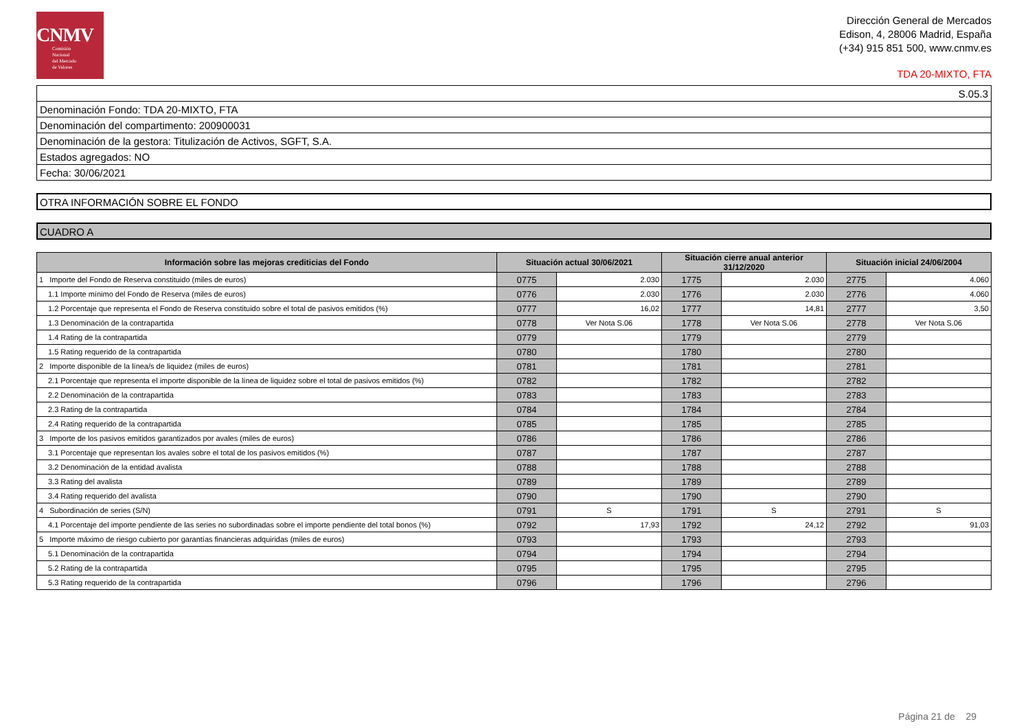CNMV
Comisión
Nacional
del Mercado
de Valores
Dirección General de Mercados
Edison, 4, 28006 Madrid, España
(+34) 915 851 500, www.cnmv.es
TDA 20-MIXTO, FTA
S.05.3
Denominación Fondo: TDA 20-MIXTO, FTA
Denominación del compartimento: 200900031
Denominación de la gestora: Titulización de Activos, SGFT, S.A.
Estados agregados: NO
Fecha: 30/06/2021
OTRA INFORMACIÓN SOBRE EL FONDO
CUADRO A
| Información sobre las mejoras crediticias del Fondo | Situación actual 30/06/2021 | | Situación cierre anual anterior 31/12/2020 | | Situación inicial 24/06/2004 | |
| --- | --- | --- | --- | --- | --- | --- |
| 1 Importe del Fondo de Reserva constituido (miles de euros) | 0775 | 2.030 | 1775 | 2.030 | 2775 | 4.060 |
| 1.1 Importe mínimo del Fondo de Reserva (miles de euros) | 0776 | 2.030 | 1776 | 2.030 | 2776 | 4.060 |
| 1.2 Porcentaje que representa el Fondo de Reserva constituido sobre el total de pasivos emitidos (%) | 0777 | 16,02 | 1777 | 14,81 | 2777 | 3,50 |
| 1.3 Denominación de la contrapartida | 0778 | Ver Nota S.06 | 1778 | Ver Nota S.06 | 2778 | Ver Nota S.06 |
| 1.4 Rating de la contrapartida | 0779 | | 1779 | | 2779 | |
| 1.5 Rating requerido de la contrapartida | 0780 | | 1780 | | 2780 | |
| 2 Importe disponible de la línea/s de liquidez (miles de euros) | 0781 | | 1781 | | 2781 | |
| 2.1 Porcentaje que representa el importe disponible de la línea de liquidez sobre el total de pasivos emitidos (%) | 0782 | | 1782 | | 2782 | |
| 2.2 Denominación de la contrapartida | 0783 | | 1783 | | 2783 | |
| 2.3 Rating de la contrapartida | 0784 | | 1784 | | 2784 | |
| 2.4 Rating requerido de la contrapartida | 0785 | | 1785 | | 2785 | |
| 3 Importe de los pasivos emitidos garantizados por avales (miles de euros) | 0786 | | 1786 | | 2786 | |
| 3.1 Porcentaje que representan los avales sobre el total de los pasivos emitidos (%) | 0787 | | 1787 | | 2787 | |
| 3.2 Denominación de la entidad avalista | 0788 | | 1788 | | 2788 | |
| 3.3 Rating del avalista | 0789 | | 1789 | | 2789 | |
| 3.4 Rating requerido del avalista | 0790 | | 1790 | | 2790 | |
| 4 Subordinación de series (S/N) | 0791 | S | 1791 | S | 2791 | S |
| 4.1 Porcentaje del importe pendiente de las series no subordinadas sobre el importe pendiente del total bonos (%) | 0792 | 17,93 | 1792 | 24,12 | 2792 | 91,03 |
| 5 Importe máximo de riesgo cubierto por garantías financieras adquiridas (miles de euros) | 0793 | | 1793 | | 2793 | |
| 5.1 Denominación de la contrapartida | 0794 | | 1794 | | 2794 | |
| 5.2 Rating de la contrapartida | 0795 | | 1795 | | 2795 | |
| 5.3 Rating requerido de la contrapartida | 0796 | | 1796 | | 2796 | |
Página 21 de 29